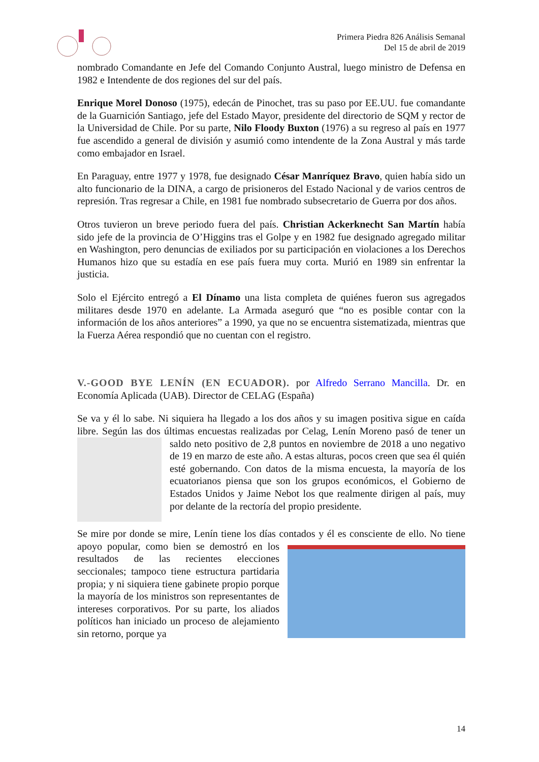Primera Piedra 826 Análisis Semanal
Del 15 de abril de 2019
nombrado Comandante en Jefe del Comando Conjunto Austral, luego ministro de Defensa en 1982 e Intendente de dos regiones del sur del país.
Enrique Morel Donoso (1975), edecán de Pinochet, tras su paso por EE.UU. fue comandante de la Guarnición Santiago, jefe del Estado Mayor, presidente del directorio de SQM y rector de la Universidad de Chile. Por su parte, Nilo Floody Buxton (1976) a su regreso al país en 1977 fue ascendido a general de división y asumió como intendente de la Zona Austral y más tarde como embajador en Israel.
En Paraguay, entre 1977 y 1978, fue designado César Manríquez Bravo, quien había sido un alto funcionario de la DINA, a cargo de prisioneros del Estado Nacional y de varios centros de represión. Tras regresar a Chile, en 1981 fue nombrado subsecretario de Guerra por dos años.
Otros tuvieron un breve periodo fuera del país. Christian Ackerknecht San Martín había sido jefe de la provincia de O’Higgins tras el Golpe y en 1982 fue designado agregado militar en Washington, pero denuncias de exiliados por su participación en violaciones a los Derechos Humanos hizo que su estadía en ese país fuera muy corta. Murió en 1989 sin enfrentar la justicia.
Solo el Ejército entregó a El Dínamo una lista completa de quiénes fueron sus agregados militares desde 1970 en adelante. La Armada aseguró que “no es posible contar con la información de los años anteriores” a 1990, ya que no se encuentra sistematizada, mientras que la Fuerza Aérea respondió que no cuentan con el registro.
V.-GOOD BYE LENÍN (EN ECUADOR). por Alfredo Serrano Mancilla. Dr. en Economía Aplicada (UAB). Director de CELAG (España)
Se va y él lo sabe. Ni siquiera ha llegado a los dos años y su imagen positiva sigue en caída libre. Según las dos últimas encuestas realizadas por Celag, Lenín Moreno pasó de tener un saldo neto positivo de 2,8 puntos en noviembre de 2018 a uno negativo de 19 en marzo de este año. A estas alturas, pocos creen que sea él quién esté gobernando. Con datos de la misma encuesta, la mayoría de los ecuatorianos piensa que son los grupos económicos, el Gobierno de Estados Unidos y Jaime Nebot los que realmente dirigen al país, muy por delante de la rectoría del propio presidente.
Se mire por donde se mire, Lenín tiene los días contados y él es consciente de ello. No tiene apoyo popular, como bien se demostró en los resultados de las recientes elecciones seccionales; tampoco tiene estructura partidaria propia; y ni siquiera tiene gabinete propio porque la mayoría de los ministros son representantes de intereses corporativos. Por su parte, los aliados políticos han iniciado un proceso de alejamiento sin retorno, porque ya
14